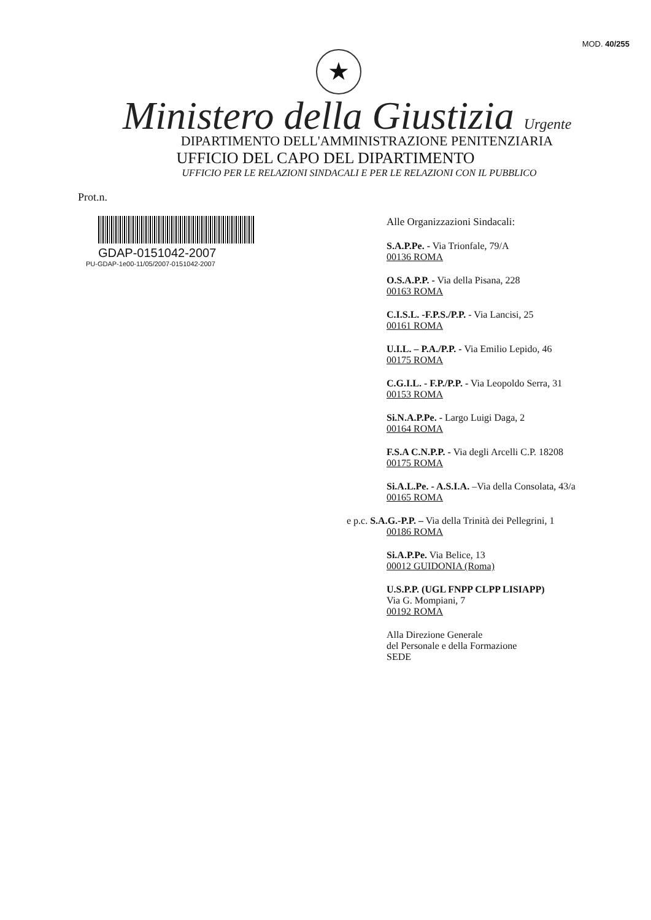MOD. 40/255
★
Ministero della Giustizia Urgente
DIPARTIMENTO DELL'AMMINISTRAZIONE PENITENZIARIA
UFFICIO DEL CAPO DEL DIPARTIMENTO
UFFICIO PER LE RELAZIONI SINDACALI E PER LE RELAZIONI CON IL PUBBLICO
Prot.n.
GDAP-0151042-2007
PU-GDAP-1e00-11/05/2007-0151042-2007
Alle Organizzazioni Sindacali:
S.A.P.Pe. - Via Trionfale, 79/A
00136 ROMA
O.S.A.P.P. - Via della Pisana, 228
00163 ROMA
C.I.S.L. -F.P.S./P.P. - Via Lancisi, 25
00161 ROMA
U.I.L. – P.A./P.P. - Via Emilio Lepido, 46
00175 ROMA
C.G.I.L. - F.P./P.P. - Via Leopoldo Serra, 31
00153 ROMA
Si.N.A.P.Pe. - Largo Luigi Daga, 2
00164 ROMA
F.S.A C.N.P.P. - Via degli Arcelli C.P. 18208
00175 ROMA
Si.A.L.Pe. - A.S.I.A. –Via della Consolata, 43/a
00165 ROMA
e p.c. S.A.G.-P.P. – Via della Trinità dei Pellegrini, 1
00186 ROMA
Si.A.P.Pe. Via Belice, 13
00012 GUIDONIA (Roma)
U.S.P.P. (UGL FNPP CLPP LISIAPP)
Via G. Mompiani, 7
00192 ROMA
Alla Direzione Generale
del Personale e della Formazione
SEDE